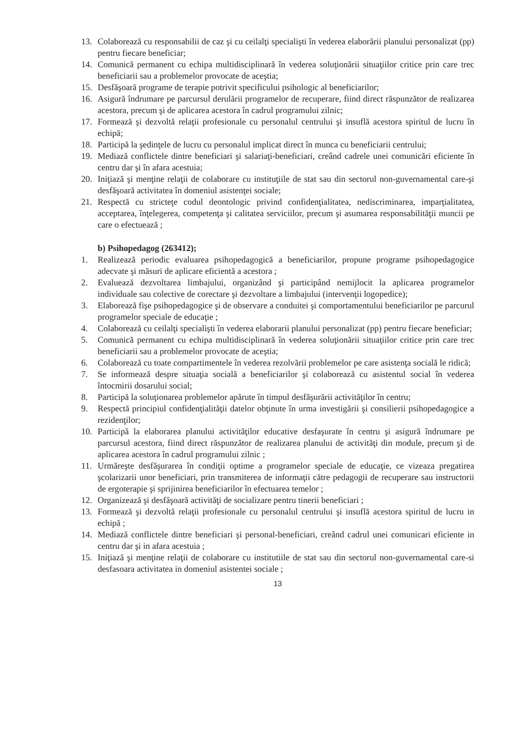13. Colaborează cu responsabilii de caz şi cu ceilalţi specialişti în vederea elaborării planului personalizat (pp) pentru fiecare beneficiar;
14. Comunică permanent cu echipa multidisciplinară în vederea soluţionării situaţiilor critice prin care trec beneficiarii sau a problemelor provocate de aceştia;
15. Desfăşoară programe de terapie potrivit specificului psihologic al beneficiarilor;
16. Asigură îndrumare pe parcursul derulării programelor de recuperare, fiind direct răspunzător de realizarea acestora, precum şi de aplicarea acestora în cadrul programului zilnic;
17. Formează şi dezvoltă relaţii profesionale cu personalul centrului şi insuflă acestora spiritul de lucru în echipă;
18. Participă la şedinţele de lucru cu personalul implicat direct în munca cu beneficiarii centrului;
19. Mediază conflictele dintre beneficiari şi salariaţi-beneficiari, creând cadrele unei comunicări eficiente în centru dar şi în afara acestuia;
20. Iniţiază şi menţine relaţii de colaborare cu instituţiile de stat sau din sectorul non-guvernamental care-şi desfăşoară activitatea în domeniul asistenţei sociale;
21. Respectă cu stricteţe codul deontologic privind confidenţialitatea, nediscriminarea, imparţialitatea, acceptarea, înţelegerea, competenţa şi calitatea serviciilor, precum şi asumarea responsabilităţii muncii pe care o efectuează ;
b) Psihopedagog (263412);
1. Realizează periodic evaluarea psihopedagogică a beneficiarilor, propune programe psihopedagogice adecvate şi măsuri de aplicare eficientă a acestora ;
2. Evaluează dezvoltarea limbajului, organizând şi participând nemijlocit la aplicarea programelor individuale sau colective de corectare şi dezvoltare a limbajului (intervenţii logopedice);
3. Elaborează fişe psihopedagogice şi de observare a conduitei şi comportamentului beneficiarilor pe parcurul programelor speciale de educaţie ;
4. Colaborează cu ceilalţi specialişti în vederea elaborarii planului personalizat (pp) pentru fiecare beneficiar;
5. Comunică permanent cu echipa multidisciplinară în vederea soluţionării situaţiilor critice prin care trec beneficiarii sau a problemelor provocate de aceştia;
6. Colaborează cu toate compartimentele în vederea rezolvării problemelor pe care asistenţa socială le ridică;
7. Se informează despre situaţia socială a beneficiarilor şi colaborează cu asistentul social în vederea întocmirii dosarului social;
8. Participă la soluţionarea problemelor apărute în timpul desfăşurării activităţilor în centru;
9. Respectă principiul confidenţialităţii datelor obţinute în urma investigării şi consilierii psihopedagogice a rezidenţilor;
10. Participă la elaborarea planului activităţilor educative desfaşurate în centru şi asigură îndrumare pe parcursul acestora, fiind direct răspunzător de realizarea planului de activităţi din module, precum şi de aplicarea acestora în cadrul programului zilnic ;
11. Urmăreşte desfăşurarea în condiţii optime a programelor speciale de educaţie, ce vizeaza pregatirea şcolarizarii unor beneficiari, prin transmiterea de informaţii către pedagogii de recuperare sau instructorii de ergoterapie şi sprijinirea beneficiarilor în efectuarea temelor ;
12. Organizează şi desfăşoară activităţi de socializare pentru tinerii beneficiari ;
13. Formează şi dezvoltă relaţii profesionale cu personalul centrului şi insuflă acestora spiritul de lucru in echipă ;
14. Mediază conflictele dintre beneficiari şi personal-beneficiari, creând cadrul unei comunicari eficiente in centru dar şi in afara acestuia ;
15. Iniţiază şi menţine relaţii de colaborare cu institutiile de stat sau din sectorul non-guvernamental care-si desfasoara activitatea in domeniul asistentei sociale ;
13